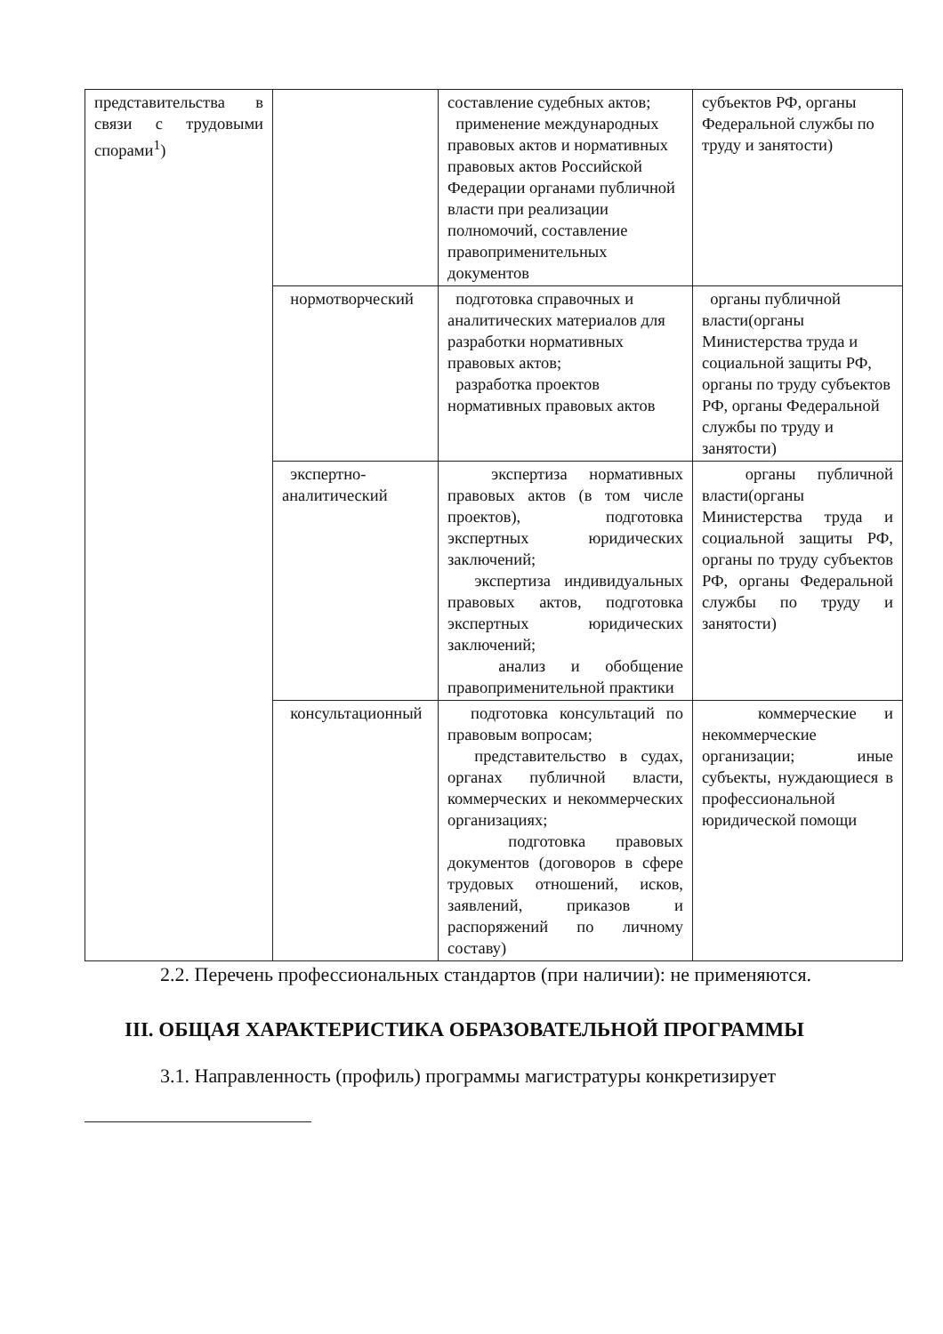| представительства в связи с трудовыми спорами<sup>1</sup>) | | составление судебных актов; применение международных правовых актов и нормативных правовых актов Российской Федерации органами публичной власти при реализации полномочий, составление правоприменительных документов | субъектов РФ, органы Федеральной службы по труду и занятости) |
| | нормотворческий | подготовка справочных и аналитических материалов для разработки нормативных правовых актов; разработка проектов нормативных правовых актов | органы публичной власти(органы Министерства труда и социальной защиты РФ, органы по труду субъектов РФ, органы Федеральной службы по труду и занятости) |
| | экспертно-аналитический | экспертиза нормативных правовых актов (в том числе проектов), подготовка экспертных юридических заключений; экспертиза индивидуальных правовых актов, подготовка экспертных юридических заключений; анализ и обобщение правоприменительной практики | органы публичной власти(органы Министерства труда и социальной защиты РФ, органы по труду субъектов РФ, органы Федеральной службы по труду и занятости) |
| | консультационный | подготовка консультаций по правовым вопросам; представительство в судах, органах публичной власти, коммерческих и некоммерческих организациях; подготовка правовых документов (договоров в сфере трудовых отношений, исков, заявлений, приказов и распоряжений по личному составу) | коммерческие и некоммерческие организации; иные субъекты, нуждающиеся в профессиональной юридической помощи |
2.2. Перечень профессиональных стандартов (при наличии): не применяются.
III. ОБЩАЯ ХАРАКТЕРИСТИКА ОБРАЗОВАТЕЛЬНОЙ ПРОГРАММЫ
3.1. Направленность (профиль) программы магистратуры конкретизирует